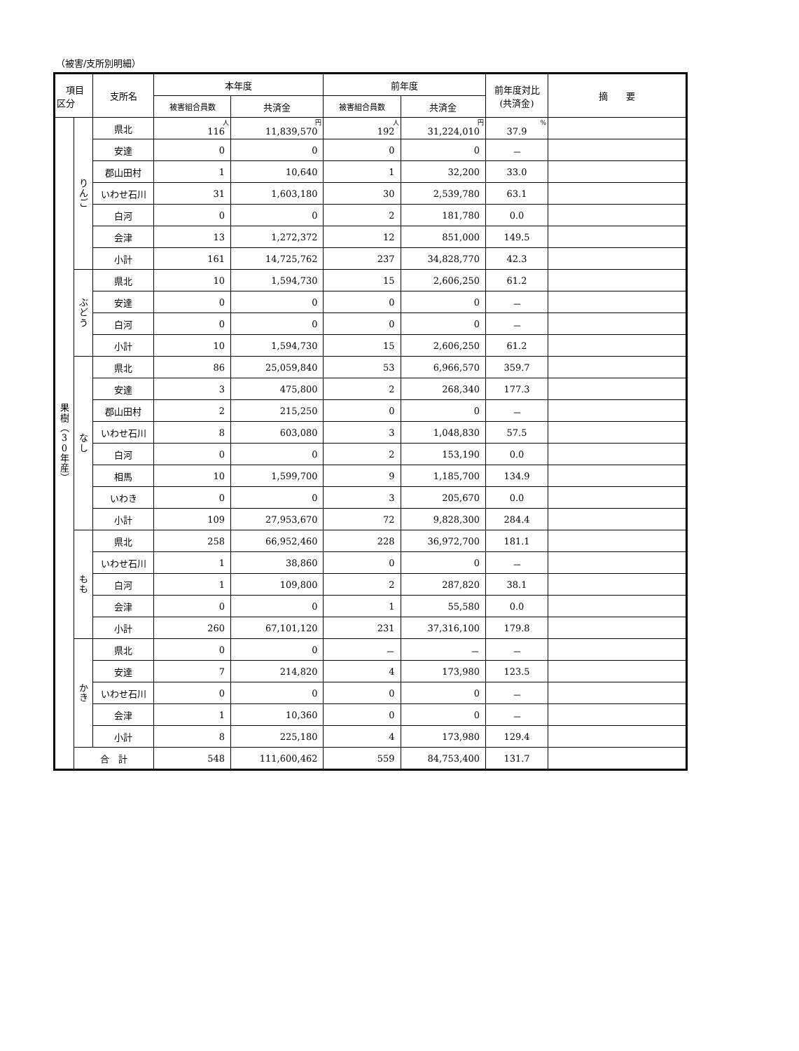（被害/支所別明細）
| 項目 区分 | | 支所名 | 本年度 | | 前年度 | | 前年度対比 (共済金) | 摘 要 |
| --- | --- | --- | --- | --- | --- | --- | --- | --- |
| | | | 被害組合員数 | 共済金 | 被害組合員数 | 共済金 | | |
| 果 樹 ︵ 3 0 年 産 ︶ | り ん ご | 県北 | 人 116 | 円 11,839,570 | 人 192 | 円 31,224,010 | % 37.9 | |
| | | 安達 | 0 | 0 | 0 | 0 | － | |
| | | 郡山田村 | 1 | 10,640 | 1 | 32,200 | 33.0 | |
| | | いわせ石川 | 31 | 1,603,180 | 30 | 2,539,780 | 63.1 | |
| | | 白河 | 0 | 0 | 2 | 181,780 | 0.0 | |
| | | 会津 | 13 | 1,272,372 | 12 | 851,000 | 149.5 | |
| | | 小計 | 161 | 14,725,762 | 237 | 34,828,770 | 42.3 | |
| | ぶ ど う | 県北 | 10 | 1,594,730 | 15 | 2,606,250 | 61.2 | |
| | | 安達 | 0 | 0 | 0 | 0 | － | |
| | | 白河 | 0 | 0 | 0 | 0 | － | |
| | | 小計 | 10 | 1,594,730 | 15 | 2,606,250 | 61.2 | |
| | な し | 県北 | 86 | 25,059,840 | 53 | 6,966,570 | 359.7 | |
| | | 安達 | 3 | 475,800 | 2 | 268,340 | 177.3 | |
| | | 郡山田村 | 2 | 215,250 | 0 | 0 | － | |
| | | いわせ石川 | 8 | 603,080 | 3 | 1,048,830 | 57.5 | |
| | | 白河 | 0 | 0 | 2 | 153,190 | 0.0 | |
| | | 相馬 | 10 | 1,599,700 | 9 | 1,185,700 | 134.9 | |
| | | いわき | 0 | 0 | 3 | 205,670 | 0.0 | |
| | | 小計 | 109 | 27,953,670 | 72 | 9,828,300 | 284.4 | |
| | も も | 県北 | 258 | 66,952,460 | 228 | 36,972,700 | 181.1 | |
| | | いわせ石川 | 1 | 38,860 | 0 | 0 | － | |
| | | 白河 | 1 | 109,800 | 2 | 287,820 | 38.1 | |
| | | 会津 | 0 | 0 | 1 | 55,580 | 0.0 | |
| | | 小計 | 260 | 67,101,120 | 231 | 37,316,100 | 179.8 | |
| | か き | 県北 | 0 | 0 | － | － | － | |
| | | 安達 | 7 | 214,820 | 4 | 173,980 | 123.5 | |
| | | いわせ石川 | 0 | 0 | 0 | 0 | － | |
| | | 会津 | 1 | 10,360 | 0 | 0 | － | |
| | | 小計 | 8 | 225,180 | 4 | 173,980 | 129.4 | |
| | 合 計 | | 548 | 111,600,462 | 559 | 84,753,400 | 131.7 | |